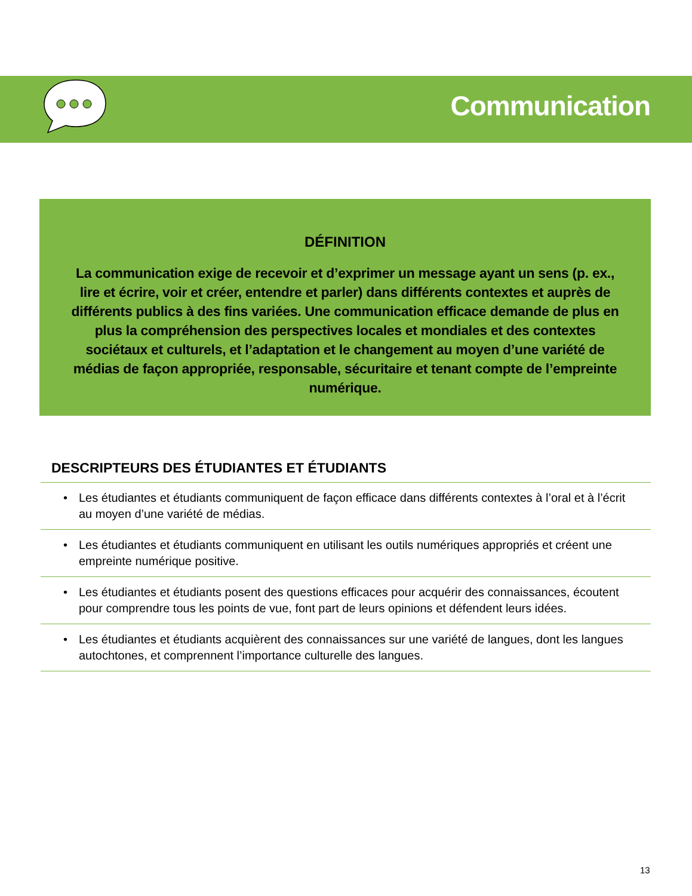Communication
DÉFINITION
La communication exige de recevoir et d’exprimer un message ayant un sens (p. ex., lire et écrire, voir et créer, entendre et parler) dans différents contextes et auprès de différents publics à des fins variées. Une communication efficace demande de plus en plus la compréhension des perspectives locales et mondiales et des contextes sociétaux et culturels, et l’adaptation et le changement au moyen d’une variété de médias de façon appropriée, responsable, sécuritaire et tenant compte de l’empreinte numérique.
DESCRIPTEURS DES ÉTUDIANTES ET ÉTUDIANTS
• Les étudiantes et étudiants communiquent de façon efficace dans différents contextes à l’oral et à l’écrit au moyen d’une variété de médias.
• Les étudiantes et étudiants communiquent en utilisant les outils numériques appropriés et créent une empreinte numérique positive.
• Les étudiantes et étudiants posent des questions efficaces pour acquérir des connaissances, écoutent pour comprendre tous les points de vue, font part de leurs opinions et défendent leurs idées.
• Les étudiantes et étudiants acquièrent des connaissances sur une variété de langues, dont les langues autochtones, et comprennent l’importance culturelle des langues.
13